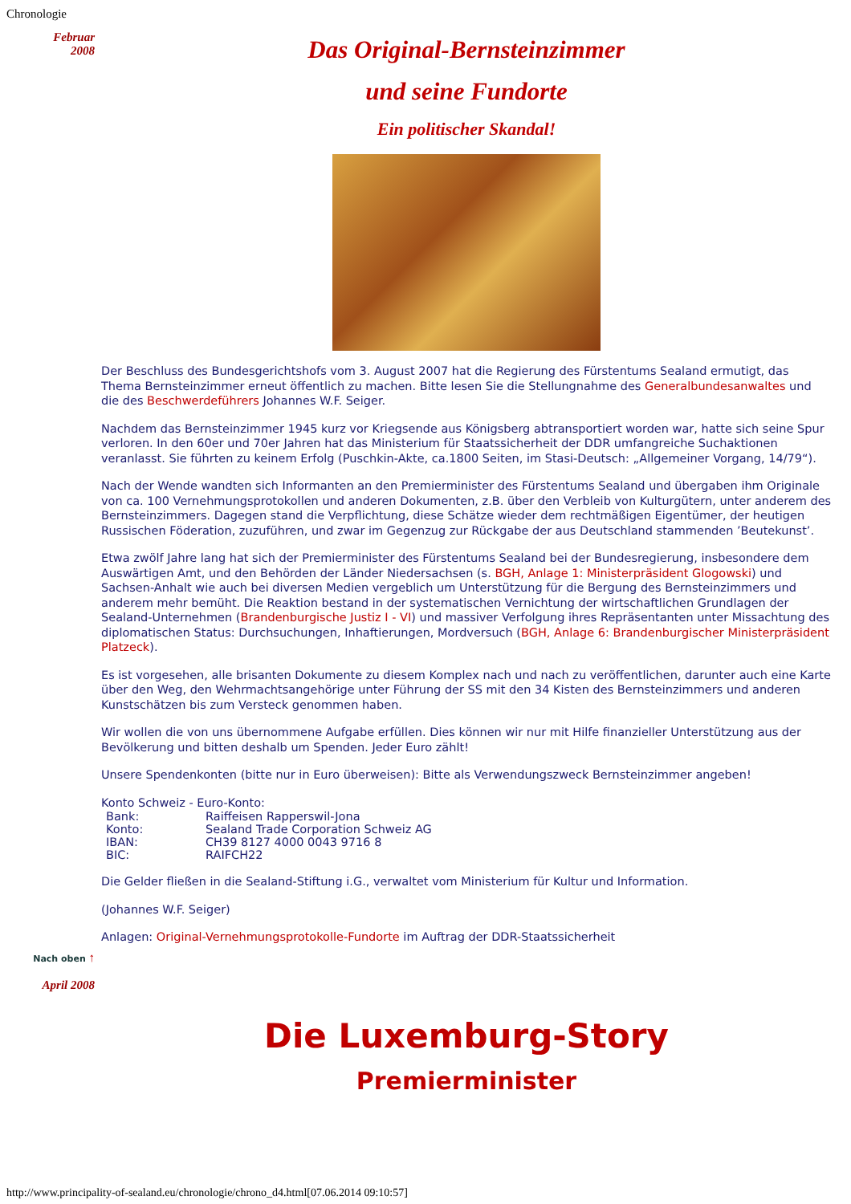Chronologie
Februar
2008
Das Original-Bernsteinzimmer
und seine Fundorte
Ein politischer Skandal!
Der Beschluss des Bundesgerichtshofs vom 3. August 2007 hat die Regierung des Fürstentums Sealand ermutigt, das Thema Bernsteinzimmer erneut öffentlich zu machen. Bitte lesen Sie die Stellungnahme des Generalbundesanwaltes und die des Beschwerdeführers Johannes W.F. Seiger.
Nachdem das Bernsteinzimmer 1945 kurz vor Kriegsende aus Königsberg abtransportiert worden war, hatte sich seine Spur verloren. In den 60er und 70er Jahren hat das Ministerium für Staatssicherheit der DDR umfangreiche Suchaktionen veranlasst. Sie führten zu keinem Erfolg (Puschkin-Akte, ca.1800 Seiten, im Stasi-Deutsch: „Allgemeiner Vorgang, 14/79“).
Nach der Wende wandten sich Informanten an den Premierminister des Fürstentums Sealand und übergaben ihm Originale von ca. 100 Vernehmungsprotokollen und anderen Dokumenten, z.B. über den Verbleib von Kulturgütern, unter anderem des Bernsteinzimmers. Dagegen stand die Verpflichtung, diese Schätze wieder dem rechtmäßigen Eigentümer, der heutigen Russischen Föderation, zuzuführen, und zwar im Gegenzug zur Rückgabe der aus Deutschland stammenden ’Beutekunst’.
Etwa zwölf Jahre lang hat sich der Premierminister des Fürstentums Sealand bei der Bundesregierung, insbesondere dem Auswärtigen Amt, und den Behörden der Länder Niedersachsen (s. BGH, Anlage 1: Ministerpräsident Glogowski) und Sachsen-Anhalt wie auch bei diversen Medien vergeblich um Unterstützung für die Bergung des Bernsteinzimmers und anderem mehr bemüht. Die Reaktion bestand in der systematischen Vernichtung der wirtschaftlichen Grundlagen der Sealand-Unternehmen (Brandenburgische Justiz I - VI) und massiver Verfolgung ihres Repräsentanten unter Missachtung des diplomatischen Status: Durchsuchungen, Inhaftierungen, Mordversuch (BGH, Anlage 6: Brandenburgischer Ministerpräsident Platzeck).
Es ist vorgesehen, alle brisanten Dokumente zu diesem Komplex nach und nach zu veröffentlichen, darunter auch eine Karte über den Weg, den Wehrmachtsangehörige unter Führung der SS mit den 34 Kisten des Bernsteinzimmers und anderen Kunstschätzen bis zum Versteck genommen haben.
Wir wollen die von uns übernommene Aufgabe erfüllen. Dies können wir nur mit Hilfe finanzieller Unterstützung aus der Bevölkerung und bitten deshalb um Spenden. Jeder Euro zählt!
Unsere Spendenkonten (bitte nur in Euro überweisen): Bitte als Verwendungszweck Bernsteinzimmer angeben!
Konto Schweiz - Euro-Konto:
| Bank: | Raiffeisen Rapperswil-Jona |
| Konto: | Sealand Trade Corporation Schweiz AG |
| IBAN: | CH39 8127 4000 0043 9716 8 |
| BIC: | RAIFCH22 |
Die Gelder fließen in die Sealand-Stiftung i.G., verwaltet vom Ministerium für Kultur und Information.
(Johannes W.F. Seiger)
Anlagen: Original-Vernehmungsprotokolle-Fundorte im Auftrag der DDR-Staatssicherheit
Nach oben ↑
April 2008
Die Luxemburg-Story
Premierminister
http://www.principality-of-sealand.eu/chronologie/chrono_d4.html[07.06.2014 09:10:57]